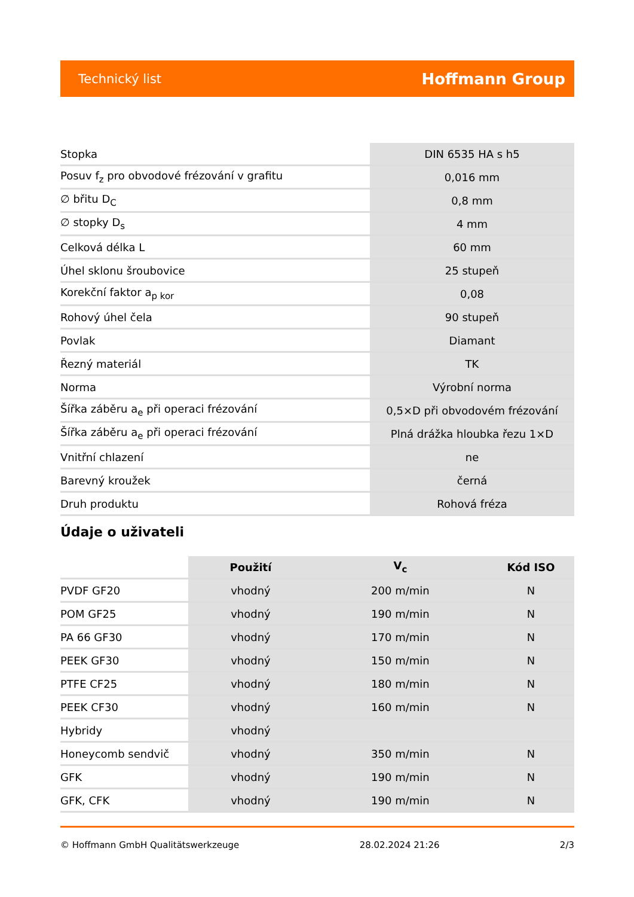Technický list Hoffmann Group
| Stopka | DIN 6535 HA s h5 |
| Posuv f<sub>z</sub> pro obvodové frézování v grafitu | 0,016 mm |
| ∅ břitu D<sub>C</sub> | 0,8 mm |
| ∅ stopky D<sub>s</sub> | 4 mm |
| Celková délka L | 60 mm |
| Úhel sklonu šroubovice | 25 stupeň |
| Korekční faktor a<sub>p kor</sub> | 0,08 |
| Rohový úhel čela | 90 stupeň |
| Povlak | Diamant |
| Řezný materiál | TK |
| Norma | Výrobní norma |
| Šířka záběru a<sub>e</sub> při operaci frézování | 0,5×D při obvodovém frézování |
| Šířka záběru a<sub>e</sub> při operaci frézování | Plná drážka hloubka řezu 1×D |
| Vnitřní chlazení | ne |
| Barevný kroužek | černá |
| Druh produktu | Rohová fréza |
Údaje o uživateli
| | Použití | V<sub>c</sub> | Kód ISO |
| --- | --- | --- | --- |
| PVDF GF20 | vhodný | 200 m/min | N |
| POM GF25 | vhodný | 190 m/min | N |
| PA 66 GF30 | vhodný | 170 m/min | N |
| PEEK GF30 | vhodný | 150 m/min | N |
| PTFE CF25 | vhodný | 180 m/min | N |
| PEEK CF30 | vhodný | 160 m/min | N |
| Hybridy | vhodný | | |
| Honeycomb sendvič | vhodný | 350 m/min | N |
| GFK | vhodný | 190 m/min | N |
| GFK, CFK | vhodný | 190 m/min | N |
© Hoffmann GmbH Qualitätswerkzeuge 28.02.2024 21:26 2/3